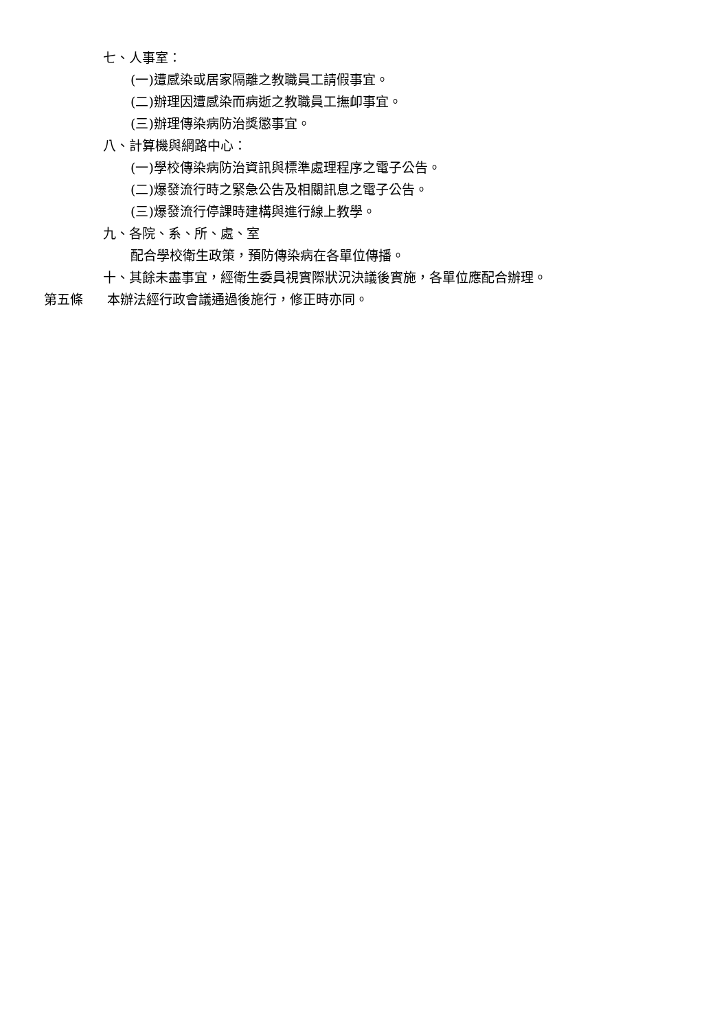七、人事室：
(一)遭感染或居家隔離之教職員工請假事宜。
(二)辦理因遭感染而病逝之教職員工撫卹事宜。
(三)辦理傳染病防治獎懲事宜。
八、計算機與網路中心：
(一)學校傳染病防治資訊與標準處理程序之電子公告。
(二)爆發流行時之緊急公告及相關訊息之電子公告。
(三)爆發流行停課時建構與進行線上教學。
九、各院、系、所、處、室
配合學校衛生政策，預防傳染病在各單位傳播。
十、其餘未盡事宜，經衛生委員視實際狀況決議後實施，各單位應配合辦理。
第五條 本辦法經行政會議通過後施行，修正時亦同。